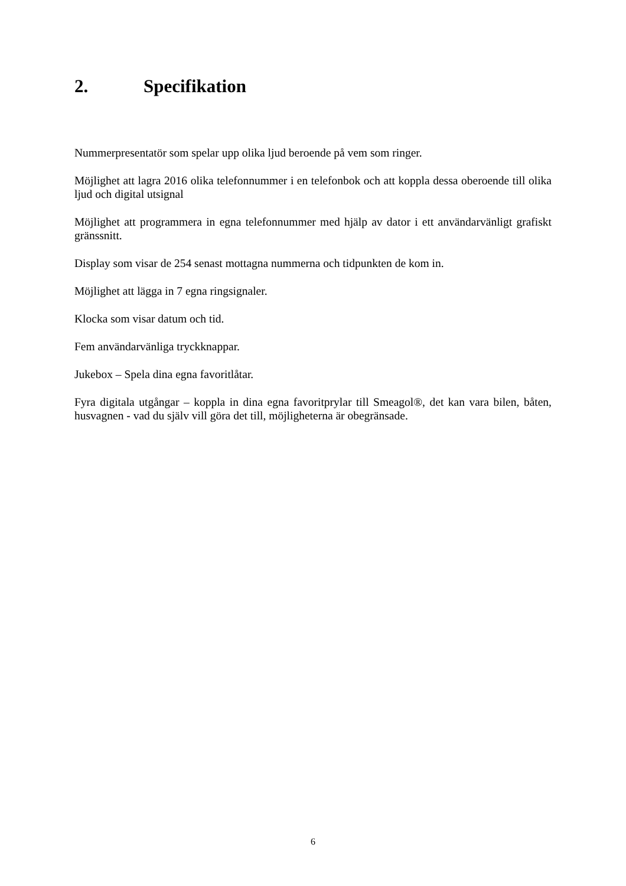2. Specifikation
Nummerpresentatör som spelar upp olika ljud beroende på vem som ringer.
Möjlighet att lagra 2016 olika telefonnummer i en telefonbok och att koppla dessa oberoende till olika ljud och digital utsignal
Möjlighet att programmera in egna telefonnummer med hjälp av dator i ett användarvänligt grafiskt gränssnitt.
Display som visar de 254 senast mottagna nummerna och tidpunkten de kom in.
Möjlighet att lägga in 7 egna ringsignaler.
Klocka som visar datum och tid.
Fem användarvänliga tryckknappar.
Jukebox – Spela dina egna favoritlåtar.
Fyra digitala utgångar – koppla in dina egna favoritprylar till Smeagol®, det kan vara bilen, båten, husvagnen - vad du själv vill göra det till, möjligheterna är obegränsade.
6